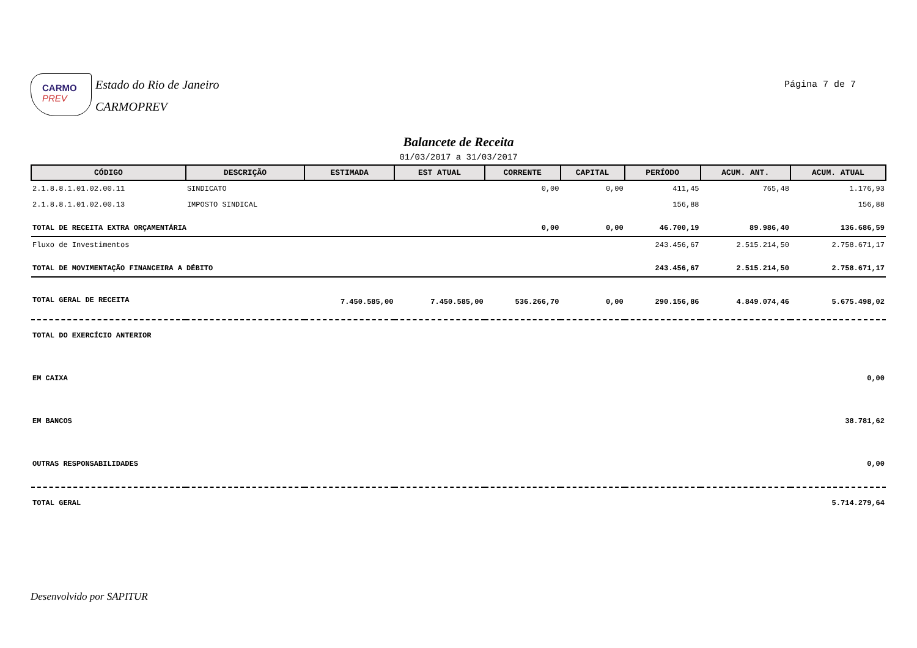CARMO PREV
Estado do Rio de Janeiro
CARMOPREV
Página 7 de 7
Balancete de Receita
01/03/2017 a 31/03/2017
| CÓDIGO | DESCRIÇÃO | ESTIMADA | EST ATUAL | CORRENTE | CAPITAL | PERÍODO | ACUM. ANT. | ACUM. ATUAL |
| --- | --- | --- | --- | --- | --- | --- | --- | --- |
| 2.1.8.8.1.01.02.00.11 | SINDICATO | | | 0,00 | 0,00 | 411,45 | 765,48 | 1.176,93 |
| 2.1.8.8.1.01.02.00.13 | IMPOSTO SINDICAL | | | | | 156,88 | | 156,88 |
| TOTAL DE RECEITA EXTRA ORÇAMENTÁRIA | | | | 0,00 | 0,00 | 46.700,19 | 89.986,40 | 136.686,59 |
| Fluxo de Investimentos | | | | | | 243.456,67 | 2.515.214,50 | 2.758.671,17 |
| TOTAL DE MOVIMENTAÇÃO FINANCEIRA A DÉBITO | | | | | | 243.456,67 | 2.515.214,50 | 2.758.671,17 |
| TOTAL GERAL DE RECEITA | | 7.450.585,00 | 7.450.585,00 | 536.266,70 | 0,00 | 290.156,86 | 4.849.074,46 | 5.675.498,02 |
| TOTAL DO EXERCÍCIO ANTERIOR | | | | | | | | |
| EM CAIXA | | | | | | | | 0,00 |
| EM BANCOS | | | | | | | | 38.781,62 |
| OUTRAS RESPONSABILIDADES | | | | | | | | 0,00 |
| TOTAL GERAL | | | | | | | | 5.714.279,64 |
Desenvolvido por SAPITUR